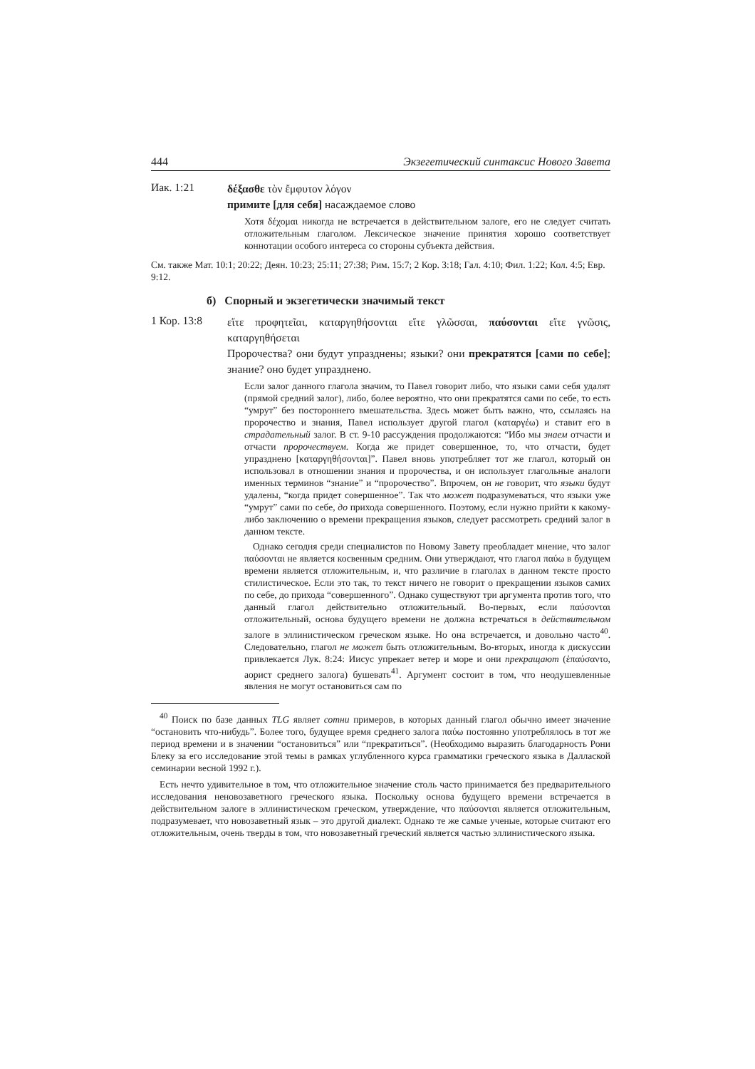444 Экзегетический синтаксис Нового Завета
Иак. 1:21
δέξασθε τὸν ἔμφυτον λόγον
примите [для себя] насаждаемое слово
Хотя δέχομαι никогда не встречается в действительном залоге, его не следует считать отложительным глаголом. Лексическое значение принятия хорошо соответствует коннотации особого интереса со стороны субъекта действия.
См. также Мат. 10:1; 20:22; Деян. 10:23; 25:11; 27:38; Рим. 15:7; 2 Кор. 3:18; Гал. 4:10; Фил. 1:22; Кол. 4:5; Евр. 9:12.
б) Спорный и экзегетически значимый текст
1 Кор. 13:8
εἴτε προφητεῖαι, καταργηθήσονται εἴτε γλῶσσαι, παύσονται εἴτε γνῶσις, καταργηθήσεται
Пророчества? они будут упразднены; языки? они прекратятся [сами по себе]; знание? оно будет упразднено.
Если залог данного глагола значим, то Павел говорит либо, что языки сами себя удалят (прямой средний залог), либо, более вероятно, что они прекратятся сами по себе, то есть “умрут” без постороннего вмешательства. Здесь может быть важно, что, ссылаясь на пророчество и знания, Павел использует другой глагол (καταργέω) и ставит его в страдательный залог. В ст. 9-10 рассуждения продолжаются: “Ибо мы знаем отчасти и отчасти пророчествуем. Когда же придет совершенное, то, что отчасти, будет упразднено [καταργηθήσονται]”. Павел вновь употребляет тот же глагол, который он использовал в отношении знания и пророчества, и он использует глагольные аналоги именных терминов “знание” и “пророчество”. Впрочем, он не говорит, что языки будут удалены, “когда придет совершенное”. Так что может подразумеваться, что языки уже “умрут” сами по себе, до прихода совершенного. Поэтому, если нужно прийти к какому-либо заключению о времени прекращения языков, следует рассмотреть средний залог в данном тексте.
Однако сегодня среди специалистов по Новому Завету преобладает мнение, что залог παύσονται не является косвенным средним. Они утверждают, что глагол παύω в будущем времени является отложительным, и, что различие в глаголах в данном тексте просто стилистическое. Если это так, то текст ничего не говорит о прекращении языков самих по себе, до прихода “совершенного”. Однако существуют три аргумента против того, что данный глагол действительно отложительный. Во-первых, если παύσονται отложительный, основа будущего времени не должна встречаться в действительном залоге в эллинистическом греческом языке. Но она встречается, и довольно часто<sup>40</sup>. Следовательно, глагол не может быть отложительным. Во-вторых, иногда к дискуссии привлекается Лук. 8:24: Иисус упрекает ветер и море и они прекращают (ἐπαύσαντο, аорист среднего залога) бушевать<sup>41</sup>. Аргумент состоит в том, что неодушевленные явления не могут остановиться сам по
<sup>40</sup> Поиск по базе данных TLG являет сотни примеров, в которых данный глагол обычно имеет значение “остановить что-нибудь”. Более того, будущее время среднего залога παύω постоянно употреблялось в тот же период времени и в значении “остановиться” или “прекратиться”. (Необходимо выразить благодарность Рони Блеку за его исследование этой темы в рамках углубленного курса грамматики греческого языка в Даллаской семинарии весной 1992 г.).
Есть нечто удивительное в том, что отложительное значение столь часто принимается без предварительного исследования неновозаветного греческого языка. Поскольку основа будущего времени встречается в действительном залоге в эллинистическом греческом, утверждение, что παύσονται является отложительным, подразумевает, что новозаветный язык – это другой диалект. Однако те же самые ученые, которые считают его отложительным, очень тверды в том, что новозаветный греческий является частью эллинистического языка.